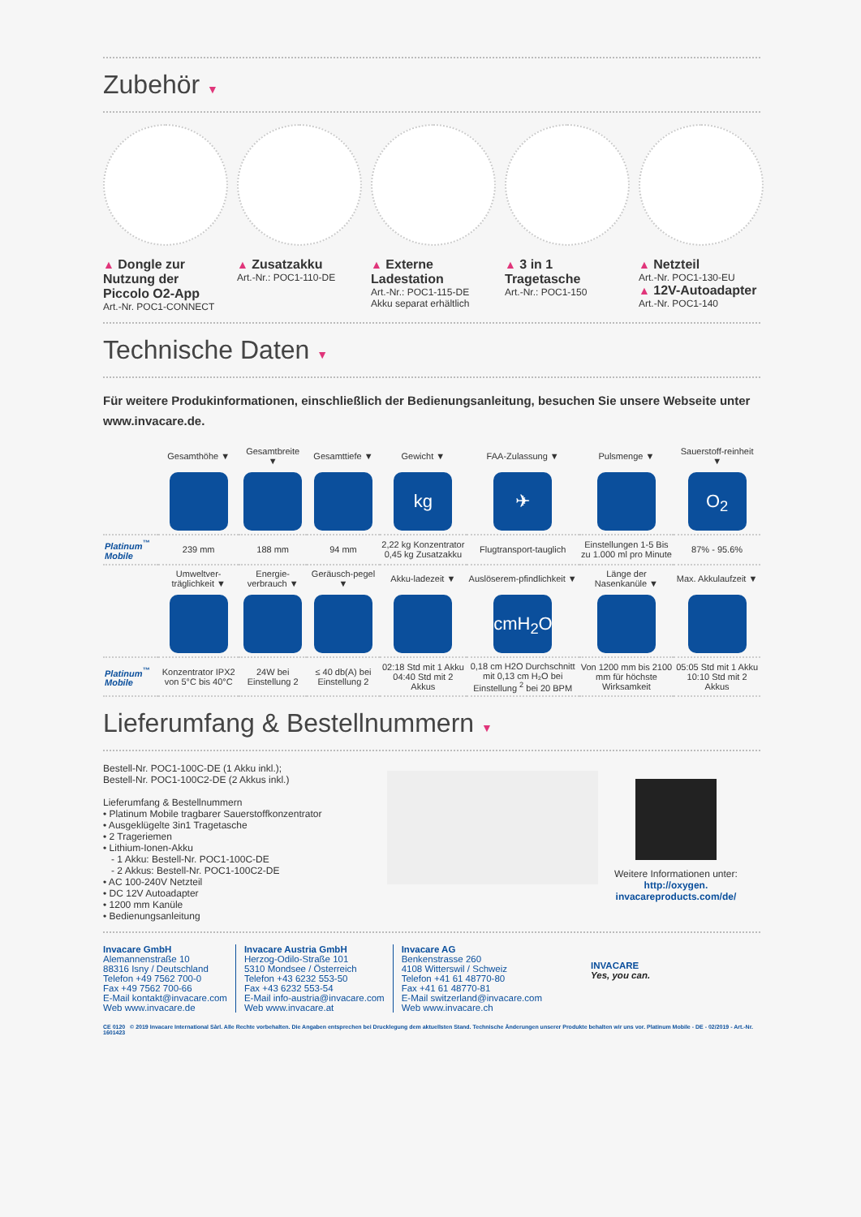Zubehör ▼
▲ Dongle zur Nutzung der Piccolo O2-App
Art.-Nr. POC1-CONNECT
▲ Zusatzakku
Art.-Nr.: POC1-110-DE
▲ Externe Ladestation
Art.-Nr.: POC1-115-DE
Akku separat erhältlich
▲ 3 in 1 Tragetasche
Art.-Nr.: POC1-150
▲ Netzteil
Art.-Nr. POC1-130-EU
▲ 12V-Autoadapter
Art.-Nr. POC1-140
Technische Daten ▼
Für weitere Produkinformationen, einschließlich der Bedienungsanleitung, besuchen Sie unsere Webseite unter www.invacare.de.
| | Gesamthöhe ▼ | Gesamtbreite ▼ | Gesamttiefe ▼ | Gewicht ▼ | FAA-Zulassung ▼ | Pulsmenge ▼ | Sauerstoff-reinheit ▼ |
| | | | | kg | ✈ | | O<sub>2</sub> |
| Platinum<sup>™</sup> Mobile | 239 mm | 188 mm | 94 mm | 2,22 kg Konzentrator 0,45 kg Zusatzakku | Flugtransport-tauglich | Einstellungen 1-5 Bis zu 1.000 ml pro Minute | 87% - 95.6% |
| | Umweltver-träglichkeit ▼ | Energie-verbrauch ▼ | Geräusch-pegel ▼ | Akku-ladezeit ▼ | Auslöserem-pfindlichkeit ▼ | Länge der Nasenkanüle ▼ | Max. Akkulaufzeit ▼ |
| | | | | | cmH<sub>2</sub>O | | |
| Platinum<sup>™</sup> Mobile | Konzentrator IPX2 von 5°C bis 40°C | 24W bei Einstellung 2 | ≤ 40 db(A) bei Einstellung 2 | 02:18 Std mit 1 Akku 04:40 Std mit 2 Akkus | 0,18 cm H2O Durchschnitt mit 0,13 cm H₂O bei Einstellung <sup>2</sup> bei 20 BPM | Von 1200 mm bis 2100 mm für höchste Wirksamkeit | 05:05 Std mit 1 Akku 10:10 Std mit 2 Akkus |
Lieferumfang & Bestellnummern ▼
Bestell-Nr. POC1-100C-DE (1 Akku inkl.);
Bestell-Nr. POC1-100C2-DE (2 Akkus inkl.)
Lieferumfang & Bestellnummern
• Platinum Mobile tragbarer Sauerstoffkonzentrator
• Ausgeklügelte 3in1 Tragetasche
• 2 Trageriemen
• Lithium-Ionen-Akku
- 1 Akku: Bestell-Nr. POC1-100C-DE
- 2 Akkus: Bestell-Nr. POC1-100C2-DE
• AC 100-240V Netzteil
• DC 12V Autoadapter
• 1200 mm Kanüle
• Bedienungsanleitung
Weitere Informationen unter:
http://oxygen.
invacareproducts.com/de/
Invacare GmbH
Alemannenstraße 10
88316 Isny / Deutschland
Telefon +49 7562 700-0
Fax +49 7562 700-66
E-Mail kontakt@invacare.com
Web www.invacare.de
Invacare Austria GmbH
Herzog-Odilo-Straße 101
5310 Mondsee / Österreich
Telefon +43 6232 553-50
Fax +43 6232 553-54
E-Mail info-austria@invacare.com
Web www.invacare.at
Invacare AG
Benkenstrasse 260
4108 Witterswil / Schweiz
Telefon +41 61 48770-80
Fax +41 61 48770-81
E-Mail switzerland@invacare.com
Web www.invacare.ch
INVACARE
Yes, you can.
CE 0120 © 2019 Invacare International Sàrl. Alle Rechte vorbehalten. Die Angaben entsprechen bei Drucklegung dem aktuellsten Stand. Technische Änderungen unserer Produkte behalten wir uns vor. Platinum Mobile - DE - 02/2019 - Art.-Nr. 1601423